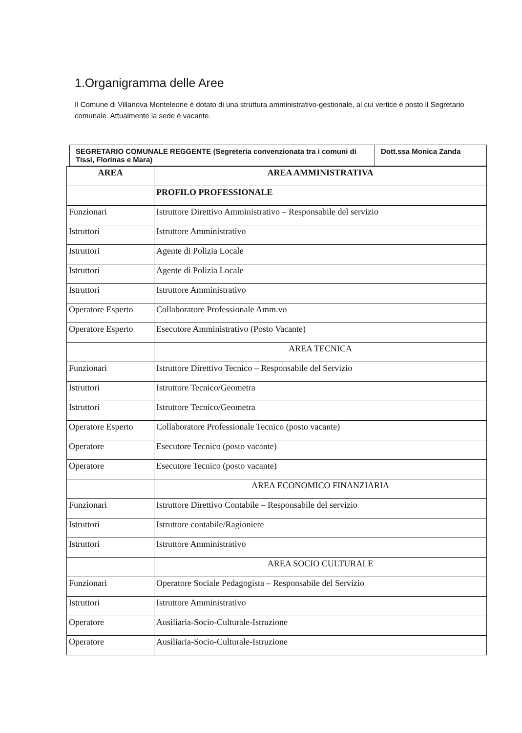1.Organigramma delle Aree
Il Comune di Villanova Monteleone è dotato di una struttura amministrativo-gestionale, al cui vertice è posto il Segretario comunale. Attualmente la sede è vacante.
| SEGRETARIO COMUNALE REGGENTE (Segreteria convenzionata tra i comuni di Tissi, Florinas e Mara) | Dott.ssa Monica Zanda |
| AREA | AREA AMMINISTRATIVA |
| --- | --- |
| | PROFILO PROFESSIONALE |
| Funzionari | Istruttore Direttivo Amministrativo – Responsabile del servizio |
| Istruttori | Istruttore Amministrativo |
| Istruttori | Agente di Polizia Locale |
| Istruttori | Agente di Polizia Locale |
| Istruttori | Istruttore Amministrativo |
| Operatore Esperto | Collaboratore Professionale Amm.vo |
| Operatore Esperto | Esecutore Amministrativo (Posto Vacante) |
| | AREA TECNICA |
| Funzionari | Istruttore Direttivo Tecnico – Responsabile del Servizio |
| Istruttori | Istruttore Tecnico/Geometra |
| Istruttori | Istruttore Tecnico/Geometra |
| Operatore Esperto | Collaboratore Professionale Tecnico (posto vacante) |
| Operatore | Esecutore Tecnico (posto vacante) |
| Operatore | Esecutore Tecnico (posto vacante) |
| | AREA ECONOMICO FINANZIARIA |
| Funzionari | Istruttore Direttivo Contabile – Responsabile del servizio |
| Istruttori | Istruttore contabile/Ragioniere |
| Istruttori | Istruttore Amministrativo |
| | AREA SOCIO CULTURALE |
| Funzionari | Operatore Sociale Pedagogista – Responsabile del Servizio |
| Istruttori | Istruttore Amministrativo |
| Operatore | Ausiliaria-Socio-Culturale-Istruzione |
| Operatore | Ausiliaria-Socio-Culturale-Istruzione |